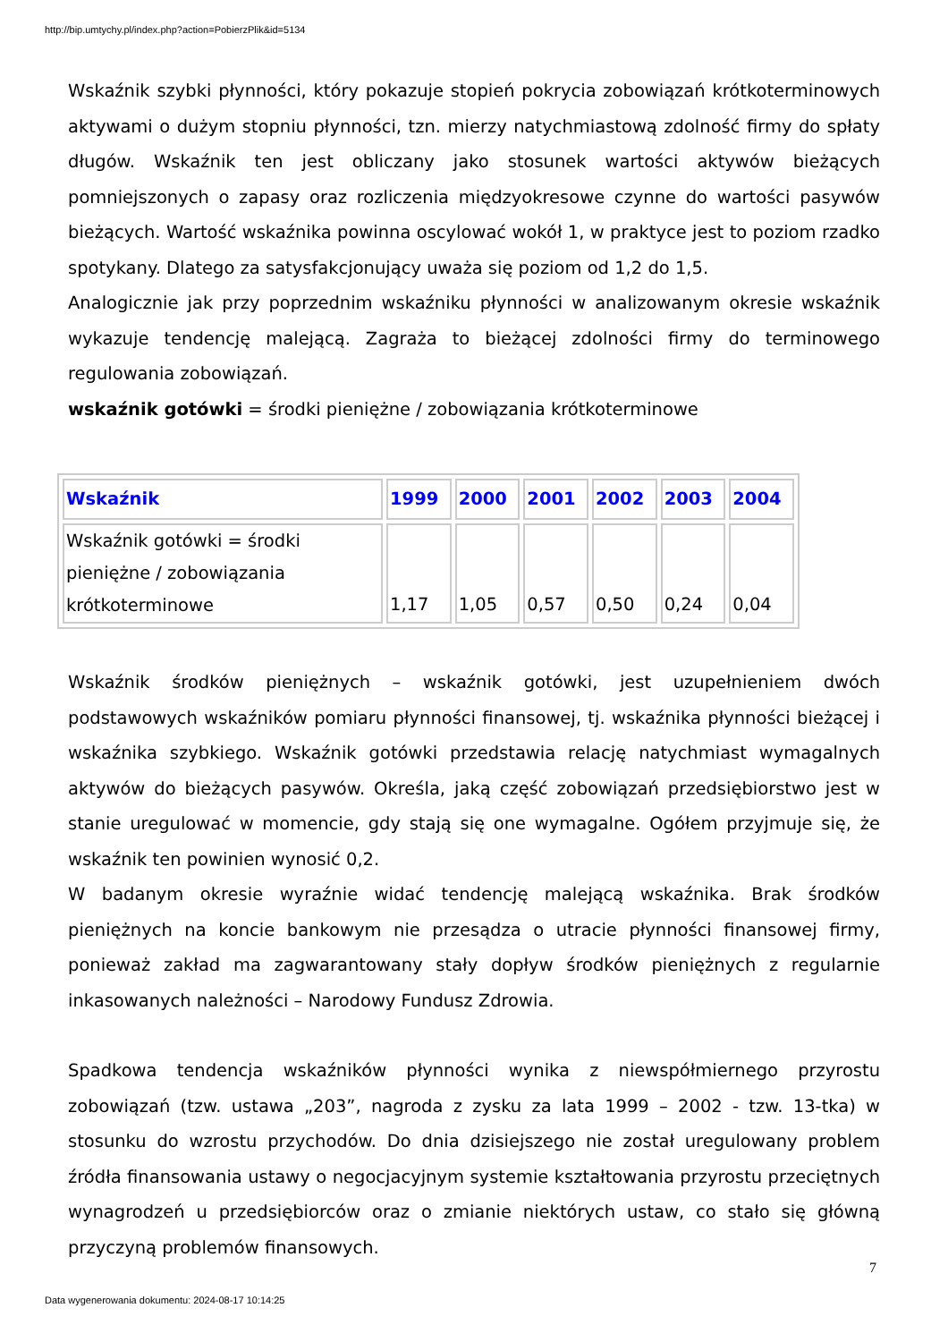http://bip.umtychy.pl/index.php?action=PobierzPlik&id=5134
Wskaźnik szybki płynności, który pokazuje stopień pokrycia zobowiązań krótkoterminowych aktywami o dużym stopniu płynności, tzn. mierzy natychmiastową zdolność firmy do spłaty długów. Wskaźnik ten jest obliczany jako stosunek wartości aktywów bieżących pomniejszonych o zapasy oraz rozliczenia międzyokresowe czynne do wartości pasywów bieżących. Wartość wskaźnika powinna oscylować wokół 1, w praktyce jest to poziom rzadko spotykany. Dlatego za satysfakcjonujący uważa się poziom od 1,2 do 1,5.
Analogicznie jak przy poprzednim wskaźniku płynności w analizowanym okresie wskaźnik wykazuje tendencję malejącą. Zagraża to bieżącej zdolności firmy do terminowego regulowania zobowiązań.
wskaźnik gotówki = środki pieniężne / zobowiązania krótkoterminowe
| Wskaźnik | 1999 | 2000 | 2001 | 2002 | 2003 | 2004 |
| --- | --- | --- | --- | --- | --- | --- |
| Wskaźnik gotówki = środki pieniężne / zobowiązania krótkoterminowe | 1,17 | 1,05 | 0,57 | 0,50 | 0,24 | 0,04 |
Wskaźnik środków pieniężnych – wskaźnik gotówki, jest uzupełnieniem dwóch podstawowych wskaźników pomiaru płynności finansowej, tj. wskaźnika płynności bieżącej i wskaźnika szybkiego. Wskaźnik gotówki przedstawia relację natychmiast wymagalnych aktywów do bieżących pasywów. Określa, jaką część zobowiązań przedsiębiorstwo jest w stanie uregulować w momencie, gdy stają się one wymagalne. Ogółem przyjmuje się, że wskaźnik ten powinien wynosić 0,2.
W badanym okresie wyraźnie widać tendencję malejącą wskaźnika. Brak środków pieniężnych na koncie bankowym nie przesądza o utracie płynności finansowej firmy, ponieważ zakład ma zagwarantowany stały dopływ środków pieniężnych z regularnie inkasowanych należności – Narodowy Fundusz Zdrowia.
Spadkowa tendencja wskaźników płynności wynika z niewspółmiernego przyrostu zobowiązań (tzw. ustawa „203”, nagroda z zysku za lata 1999 – 2002 - tzw. 13-tka) w stosunku do wzrostu przychodów. Do dnia dzisiejszego nie został uregulowany problem źródła finansowania ustawy o negocjacyjnym systemie kształtowania przyrostu przeciętnych wynagrodzeń u przedsiębiorców oraz o zmianie niektórych ustaw, co stało się główną przyczyną problemów finansowych.
7
Data wygenerowania dokumentu: 2024-08-17 10:14:25